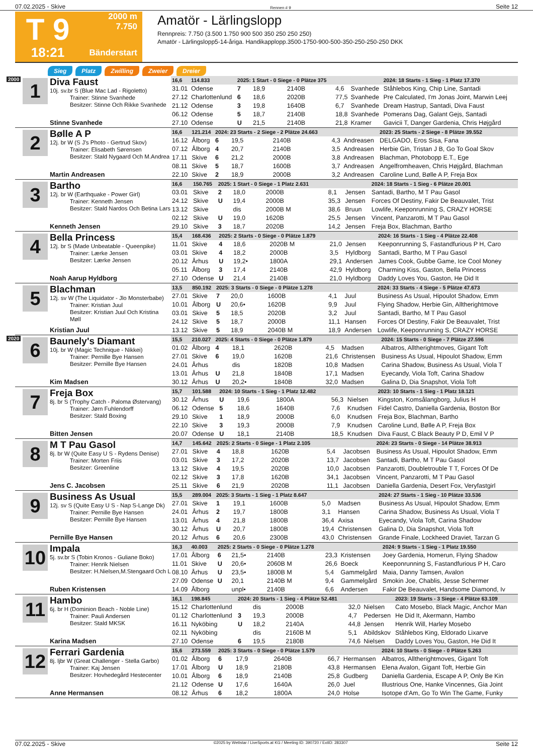07.02.2025 - Skive Rennen # 9 Seite 12
T 9
18:21
2000 m
7.750
Bänderstart
Amatör - Lärlingslopp
Rennpreis: 7.750 (3.500 1.750 900 500 350 250 250 250)
Amatör - Lärlingslopp5-14-åriga. Handikapplopp.3500-1750-900-500-350-250-250-250 DKK
Sieg Platz Zwilling Zweier Dreier
2000
1
Diva Faust
10j. sv.br S (Blue Mac Lad - Rigoletto)
Trainer: Stinne Svanhede
Besitzer: Stinne Och Rikke Svanhede
Stinne Svanhede
| 16,6 | 114.833 | 2025: 1 Start - 0 Siege - 0 Plätze 375 | | | | | 2024: 18 Starts - 1 Sieg - 1 Platz 17.370 |
| --- | --- | --- | --- | --- | --- | --- | --- |
| 31.01 | Odense | 7 | 18,9 | 2140B | 4,6 | Svanhede | Ståhlebos King, Chip Line, Santadi |
| 27.12 | Charlottenlund | 6 | 18,6 | 2020B | 77,5 | Svanhede | Pre Calculated, I'm Jonas Joint, Marwin Leej |
| 21.12 | Odense | 3 | 19,8 | 1640B | 6,7 | Svanhede | Dream Hastrup, Santadi, Diva Faust |
| 06.12 | Odense | 5 | 18,7 | 2140B | 18,8 | Svanhede | Pomerans Dag, Galant Gejs, Santadi |
| 27.10 | Odense | U | 21,5 | 2140B | 21,8 | Kramer | Gavicii T, Danger Gardenia, Chris Højgård |
2
Bølle A P
12j. br W (S J's Photo - Gertrud Skov)
Trainer: Elisabeth Sørensen
Besitzer: Stald Nygaard Och M.Andrea
Martin Andreasen
| 16,6 | 121.214 | 2024: 23 Starts - 2 Siege - 2 Plätze 24.663 | | | | | 2023: 25 Starts - 2 Siege - 8 Plätze 39.552 |
| --- | --- | --- | --- | --- | --- | --- | --- |
| 16.12 | Ålborg | 6 | 19,5 | 2140B | 4,3 | Andreasen | DELGADO, Eros Sisa, Fana |
| 07.12 | Ålborg | 4 | 20,7 | 2140B | 3,5 | Andreasen | Herbie Gin, Tristan J B, Go To Goal Skov |
| 17.11 | Skive | 6 | 21,2 | 2000B | 3,8 | Andreasen | Blachman, Photobopp E.T., Ege |
| 08.11 | Skive | 5 | 18,7 | 1600B | 3,7 | Andreasen | Angelfromheaven, Chris Højgård, Blachman |
| 22.10 | Skive | 2 | 18,9 | 2000B | 3,2 | Andreasen | Caroline Lund, Bølle A P, Freja Box |
3
Bartho
12j. br W (Earthquake - Power Girl)
Trainer: Kenneth Jensen
Besitzer: Stald Nardos Och Betina Lars
Kenneth Jensen
| 16,6 | 150.765 | 2025: 1 Start - 0 Siege - 1 Platz 2.631 | | | | | 2024: 18 Starts - 1 Sieg - 6 Plätze 20.001 |
| --- | --- | --- | --- | --- | --- | --- | --- |
| 03.01 | Skive | 2 | 18,0 | 2000B | 8,1 | Jensen | Santadi, Bartho, M T Pau Gasol |
| 24.12 | Skive | U | 19,4 | 2000B | 35,3 | Jensen | Forces Of Destiny, Fakir De Beauvalet, Trist |
| 13.12 | Skive | | dis | 2000B M | 38,6 | Bruun | Lowlife, Keeponrunning S, CRAZY HORSE |
| 02.12 | Skive | U | 19,0 | 1620B | 25,5 | Jensen | Vincent, Panzarotti, M T Pau Gasol |
| 29.10 | Skive | 3 | 18,7 | 2020B | 14,2 | Jensen | Freja Box, Blachman, Bartho |
4
Bella Princess
12j. br S (Made Unbeatable - Queenpike)
Trainer: Lærke Jensen
Besitzer: Lærke Jensen
Noah Aarup Hyldborg
| 15,4 | 168.436 | 2025: 2 Starts - 0 Siege - 0 Plätze 1.879 | | | | | 2024: 16 Starts - 1 Sieg - 4 Plätze 22.408 |
| --- | --- | --- | --- | --- | --- | --- | --- |
| 11.01 | Skive | 4 | 18,6 | 2020B M | 21,0 | Jensen | Keeponrunning S, Fastandfurious P H, Caro |
| 03.01 | Skive | 4 | 18,2 | 2000B | 3,5 | Hyldborg | Santadi, Bartho, M T Pau Gasol |
| 20.12 | Århus | U | 19,2• | 1800A | 29,1 | Andersen | James Cook, Gubbe Game, Ice Cool Money |
| 05.11 | Ålborg | 3 | 17,4 | 2140B | 42,9 | Hyldborg | Charming Kiss, Gaston, Bella Princess |
| 27.10 | Odense | U | 21,4 | 2140B | 21,0 | Hyldborg | Daddy Loves You, Gaston, He Did It |
5
Blachman
12j. sv W (The Liquidator - Jlo Monsterbabe)
Trainer: Kristian Juul
Besitzer: Kristian Juul Och Kristina Møll
Kristian Juul
| 13,5 | 850.192 | 2025: 3 Starts - 0 Siege - 0 Plätze 1.278 | | | | | 2024: 33 Starts - 4 Siege - 5 Plätze 47.673 |
| --- | --- | --- | --- | --- | --- | --- | --- |
| 27.01 | Skive | 7 | 20,0 | 1600B | 4,1 | Juul | Business As Usual, Hipoulot Shadow, Emm |
| 10.01 | Ålborg | U | 20,6• | 1620B | 9,9 | Juul | Flying Shadow, Herbie Gin, Alltherightmove |
| 03.01 | Skive | 5 | 18,5 | 2020B | 3,2 | Juul | Santadi, Bartho, M T Pau Gasol |
| 24.12 | Skive | 5 | 18,7 | 2000B | 11,1 | Hansen | Forces Of Destiny, Fakir De Beauvalet, Trist |
| 13.12 | Skive | 5 | 18,9 | 2040B M | 18,9 | Andersen | Lowlife, Keeponrunning S, CRAZY HORSE |
2020
6
Baunely's Diamant
10j. br W (Magic Technique - Nikkei)
Trainer: Pernille Bye Hansen
Besitzer: Pernille Bye Hansen
Kim Madsen
| 15,5 | 210.027 | 2025: 4 Starts - 0 Siege - 0 Plätze 1.879 | | | | | 2024: 15 Starts - 0 Siege - 7 Plätze 27.596 |
| --- | --- | --- | --- | --- | --- | --- | --- |
| 01.02 | Ålborg | 4 | 18,1 | 2620B | 4,5 | Madsen | Albatros, Alltherightmoves, Gigant Toft |
| 27.01 | Skive | 6 | 19,0 | 1620B | 21,6 | Christensen | Business As Usual, Hipoulot Shadow, Emm |
| 24.01 | Århus | | dis | 1820B | 10,8 | Madsen | Carina Shadow, Business As Usual, Viola T |
| 13.01 | Århus | U | 21,8 | 1840B | 17,1 | Madsen | Eyecandy, Viola Toft, Carina Shadow |
| 30.12 | Århus | U | 20,2• | 1840B | 32,0 | Madsen | Galina D, Dia Snapshot, Viola Toft |
7
Freja Box
8j. br S (Trophy Catch - Paloma Østervang)
Trainer: Jørn Fuhlendorff
Besitzer: Stald Boxing
Bitten Jensen
| 15,7 | 101.588 | 2024: 10 Starts - 1 Sieg - 1 Platz 12.482 | | | | | 2023: 10 Starts - 1 Sieg - 1 Platz 18.121 |
| --- | --- | --- | --- | --- | --- | --- | --- |
| 30.12 | Århus | U | 19,6 | 1800A | 56,3 | Nielsen | Kingston, Komsålangborg, Julius H |
| 06.12 | Odense | 5 | 18,6 | 1640B | 7,6 | Knudsen | Fidel Castro, Daniella Gardenia, Boston Bor |
| 29.10 | Skive | 1 | 18,9 | 2000B | 6,0 | Knudsen | Freja Box, Blachman, Bartho |
| 22.10 | Skive | 3 | 19,3 | 2000B | 7,9 | Knudsen | Caroline Lund, Bølle A P, Freja Box |
| 20.07 | Odense | U | 18,1 | 2140B | 18,5 | Knudsen | Diva Faust, C Black Beauty P D, Emil V P |
8
M T Pau Gasol
8j. br W (Quite Easy U S - Rydens Denise)
Trainer: Morten Friis
Besitzer: Greenline
Jens C. Jacobsen
| 14,7 | 145.642 | 2025: 2 Starts - 0 Siege - 1 Platz 2.105 | | | | | 2024: 23 Starts - 0 Siege - 14 Plätze 38.913 |
| --- | --- | --- | --- | --- | --- | --- | --- |
| 27.01 | Skive | 4 | 18,8 | 1620B | 5,4 | Jacobsen | Business As Usual, Hipoulot Shadow, Emm |
| 03.01 | Skive | 3 | 17,2 | 2020B | 13,7 | Jacobsen | Santadi, Bartho, M T Pau Gasol |
| 13.12 | Skive | 4 | 19,5 | 2020B | 10,0 | Jacobsen | Panzarotti, Doubletrouble T T, Forces Of De |
| 02.12 | Skive | 3 | 17,8 | 1620B | 34,1 | Jacobsen | Vincent, Panzarotti, M T Pau Gasol |
| 25.11 | Skive | 6 | 21,9 | 2020B | 11,1 | Jacobsen | Daniella Gardenia, Desert Fox, Veryfastgirl |
9
Business As Usual
12j. sv S (Quite Easy U S - Nap S-Lange Dk)
Trainer: Pernille Bye Hansen
Besitzer: Pernille Bye Hansen
Pernille Bye Hansen
| 15,5 | 289.004 | 2025: 3 Starts - 1 Sieg - 1 Platz 8.647 | | | | | 2024: 27 Starts - 1 Sieg - 10 Plätze 33.536 |
| --- | --- | --- | --- | --- | --- | --- | --- |
| 27.01 | Skive | 1 | 19,1 | 1600B | 5,0 | Madsen | Business As Usual, Hipoulot Shadow, Emm |
| 24.01 | Århus | 2 | 19,7 | 1800B | 3,1 | Hansen | Carina Shadow, Business As Usual, Viola T |
| 13.01 | Århus | 4 | 21,8 | 1800B | 36,4 | Axisa | Eyecandy, Viola Toft, Carina Shadow |
| 30.12 | Århus | U | 20,7 | 1800B | 19,4 | Christensen | Galina D, Dia Snapshot, Viola Toft |
| 20.12 | Århus | 6 | 20,6 | 2300B | 43,0 | Christensen | Grande Finale, Lockheed Draviet, Tarzan G |
10
Impala
5j. sv.br S (Tobin Kronos - Guliane Boko)
Trainer: Henrik Nielsen
Besitzer: H.Nielsen,M.Stengaard Och L
Ruben Kristensen
| 16,3 | 40.003 | 2025: 2 Starts - 0 Siege - 0 Plätze 1.278 | | | | | 2024: 9 Starts - 1 Sieg - 1 Platz 19.550 |
| --- | --- | --- | --- | --- | --- | --- | --- |
| 17.01 | Ålborg | 6 | 21,5• | 2140B | 23,3 | Kristensen | Joey Gardenia, Homerun, Flying Shadow |
| 11.01 | Skive | U | 20,6• | 2060B M | 26,6 | Boeck | Keeponrunning S, Fastandfurious P H, Caro |
| 08.10 | Århus | U | 23,5• | 1800B M | 5,4 | Gammelgård | Maia, Danny Tamsen, Avalon |
| 27.09 | Odense | U | 20,1 | 2140B M | 9,4 | Gammelgård | Smokin Joe, Chablis, Jesse Schermer |
| 14.09 | Ålborg | | unpl• | 2140B | 6,6 | Andersen | Fakir De Beauvalet, Handsome Diamond, Iv |
11
Hambo
6j. br H (Dominion Beach - Noble Line)
Trainer: Pauli Andersen
Besitzer: Stald MKSK
Karina Madsen
| 16,1 | 198.845 | 2024: 20 Starts - 1 Sieg - 4 Plätze 52.481 | | | | | 2023: 19 Starts - 3 Siege - 4 Plätze 63.109 |
| --- | --- | --- | --- | --- | --- | --- | --- |
| 15.12 | Charlottenlund | | dis | 2000B | 32,0 | Nielsen | Cato Mosebo, Black Magic, Anchor Man |
| 01.12 | Charlottenlund | 3 | 19,3 | 2000B | 4,7 | Pedersen | He Did It, Akermann, Hambo |
| 16.11 | Nyköbing | U | 18,2 | 2140A | 44,8 | Jensen | Henrik Will, Harley Mosebo |
| 02.11 | Nyköbing | | dis | 2160B M | 5,1 | Abildskov | Ståhlebos King, Eldorado Lixarve |
| 27.10 | Odense | 6 | 19,5 | 2180B | 74,6 | Nielsen | Daddy Loves You, Gaston, He Did It |
12
Ferrari Gardenia
8j. ljbr W (Great Challenger - Stella Garbo)
Trainer: Kaj Jensen
Besitzer: Hovhedegård Hestecenter
Anne Hermansen
| 15,6 | 273.559 | 2025: 3 Starts - 0 Siege - 0 Plätze 1.579 | | | | | 2024: 10 Starts - 0 Siege - 0 Plätze 5.263 |
| --- | --- | --- | --- | --- | --- | --- | --- |
| 01.02 | Ålborg | 6 | 17,9 | 2640B | 66,7 | Hermansen | Albatros, Alltherightmoves, Gigant Toft |
| 17.01 | Ålborg | U | 18,9 | 2180B | 43,8 | Hermansen | Elena Avalon, Gigant Toft, Herbie Gin |
| 10.01 | Ålborg | 6 | 18,9 | 2140B | 25,8 | Gudberg | Daniella Gardenia, Escape A P, Only Be Kin |
| 21.12 | Odense | U | 17,6 | 1640A | 26,0 | Juel | Illustrious One, Hanke Vincennes, Gia Joint |
| 08.12 | Århus | 6 | 18,2 | 1800A | 24,0 | Holse | Isotope d'Am, Go To Win The Game, Funky |
07.02.2025 - Skive ©2025 by Wettstar / LiveSports.at KG / Meeting ID: 390720 / ExtID: 283307 Seite 12